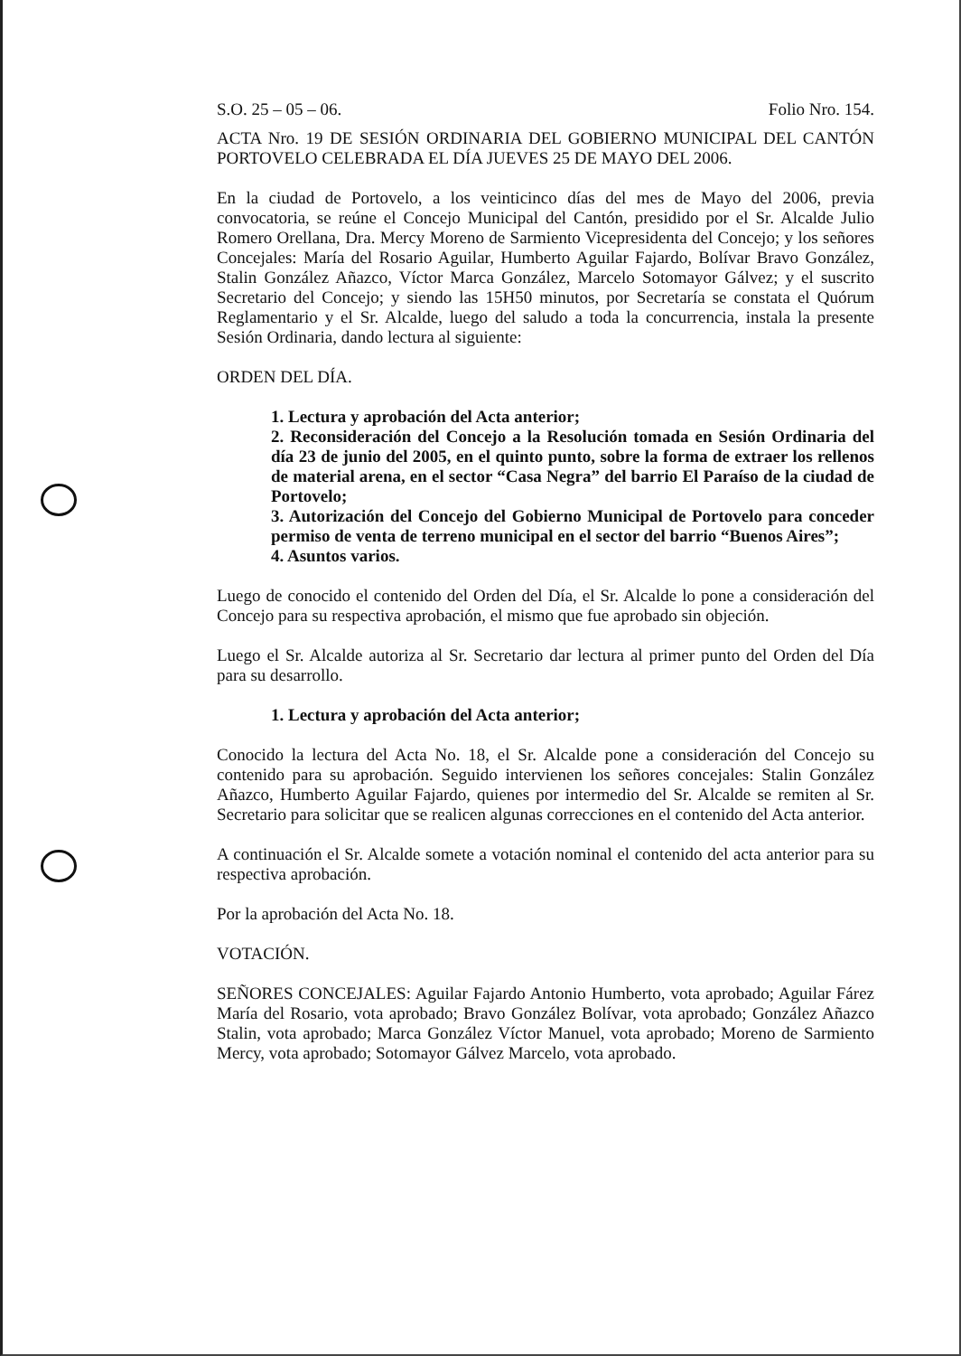S.O. 25 – 05 – 06. Folio Nro. 154.
ACTA Nro. 19 DE SESIÓN ORDINARIA DEL GOBIERNO MUNICIPAL DEL CANTÓN PORTOVELO CELEBRADA EL DÍA JUEVES 25 DE MAYO DEL 2006.
En la ciudad de Portovelo, a los veinticinco días del mes de Mayo del 2006, previa convocatoria, se reúne el Concejo Municipal del Cantón, presidido por el Sr. Alcalde Julio Romero Orellana, Dra. Mercy Moreno de Sarmiento Vicepresidenta del Concejo; y los señores Concejales: María del Rosario Aguilar, Humberto Aguilar Fajardo, Bolívar Bravo González, Stalin González Añazco, Víctor Marca González, Marcelo Sotomayor Gálvez; y el suscrito Secretario del Concejo; y siendo las 15H50 minutos, por Secretaría se constata el Quórum Reglamentario y el Sr. Alcalde, luego del saludo a toda la concurrencia, instala la presente Sesión Ordinaria, dando lectura al siguiente:
ORDEN DEL DÍA.
1. Lectura y aprobación del Acta anterior;
2. Reconsideración del Concejo a la Resolución tomada en Sesión Ordinaria del día 23 de junio del 2005, en el quinto punto, sobre la forma de extraer los rellenos de material arena, en el sector “Casa Negra” del barrio El Paraíso de la ciudad de Portovelo;
3. Autorización del Concejo del Gobierno Municipal de Portovelo para conceder permiso de venta de terreno municipal en el sector del barrio “Buenos Aires”;
4. Asuntos varios.
Luego de conocido el contenido del Orden del Día, el Sr. Alcalde lo pone a consideración del Concejo para su respectiva aprobación, el mismo que fue aprobado sin objeción.
Luego el Sr. Alcalde autoriza al Sr. Secretario dar lectura al primer punto del Orden del Día para su desarrollo.
1. Lectura y aprobación del Acta anterior;
Conocido la lectura del Acta No. 18, el Sr. Alcalde pone a consideración del Concejo su contenido para su aprobación. Seguido intervienen los señores concejales: Stalin González Añazco, Humberto Aguilar Fajardo, quienes por intermedio del Sr. Alcalde se remiten al Sr. Secretario para solicitar que se realicen algunas correcciones en el contenido del Acta anterior.
A continuación el Sr. Alcalde somete a votación nominal el contenido del acta anterior para su respectiva aprobación.
Por la aprobación del Acta No. 18.
VOTACIÓN.
SEÑORES CONCEJALES: Aguilar Fajardo Antonio Humberto, vota aprobado; Aguilar Fárez María del Rosario, vota aprobado; Bravo González Bolívar, vota aprobado; González Añazco Stalin, vota aprobado; Marca González Víctor Manuel, vota aprobado; Moreno de Sarmiento Mercy, vota aprobado; Sotomayor Gálvez Marcelo, vota aprobado.